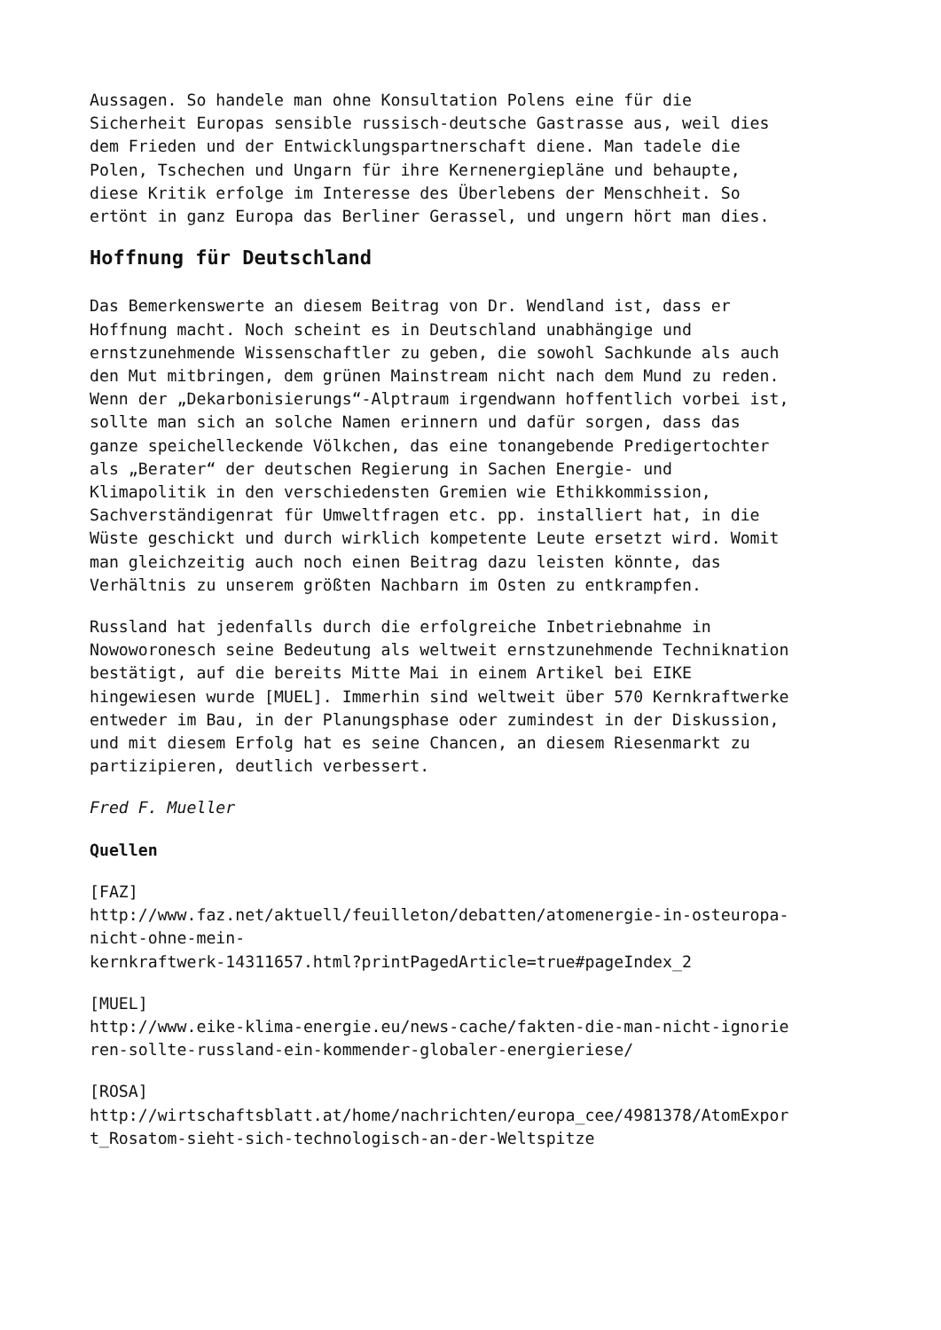Aussagen. So handele man ohne Konsultation Polens eine für die
Sicherheit Europas sensible russisch-deutsche Gastrasse aus, weil dies
dem Frieden und der Entwicklungspartnerschaft diene. Man tadele die
Polen, Tschechen und Ungarn für ihre Kernenergiepläne und behaupte,
diese Kritik erfolge im Interesse des Überlebens der Menschheit. So
ertönt in ganz Europa das Berliner Gerassel, und ungern hört man dies.
Hoffnung für Deutschland
Das Bemerkenswerte an diesem Beitrag von Dr. Wendland ist, dass er
Hoffnung macht. Noch scheint es in Deutschland unabhängige und
ernstzunehmende Wissenschaftler zu geben, die sowohl Sachkunde als auch
den Mut mitbringen, dem grünen Mainstream nicht nach dem Mund zu reden.
Wenn der „Dekarbonisierungs“-Alptraum irgendwann hoffentlich vorbei ist,
sollte man sich an solche Namen erinnern und dafür sorgen, dass das
ganze speichelleckende Völkchen, das eine tonangebende Predigertochter
als „Berater“ der deutschen Regierung in Sachen Energie- und
Klimapolitik in den verschiedensten Gremien wie Ethikkommission,
Sachverständigenrat für Umweltfragen etc. pp. installiert hat, in die
Wüste geschickt und durch wirklich kompetente Leute ersetzt wird. Womit
man gleichzeitig auch noch einen Beitrag dazu leisten könnte, das
Verhältnis zu unserem größten Nachbarn im Osten zu entkrampfen.
Russland hat jedenfalls durch die erfolgreiche Inbetriebnahme in
Nowoworonesch seine Bedeutung als weltweit ernstzunehmende Techniknation
bestätigt, auf die bereits Mitte Mai in einem Artikel bei EIKE
hingewiesen wurde [MUEL]. Immerhin sind weltweit über 570 Kernkraftwerke
entweder im Bau, in der Planungsphase oder zumindest in der Diskussion,
und mit diesem Erfolg hat es seine Chancen, an diesem Riesenmarkt zu
partizipieren, deutlich verbessert.
Fred F. Mueller
Quellen
[FAZ]
http://www.faz.net/aktuell/feuilleton/debatten/atomenergie-in-osteuropa-
nicht-ohne-mein-
kernkraftwerk-14311657.html?printPagedArticle=true#pageIndex_2
[MUEL]
http://www.eike-klima-energie.eu/news-cache/fakten-die-man-nicht-ignorie
ren-sollte-russland-ein-kommender-globaler-energieriese/
[ROSA]
http://wirtschaftsblatt.at/home/nachrichten/europa_cee/4981378/AtomExpor
t_Rosatom-sieht-sich-technologisch-an-der-Weltspitze